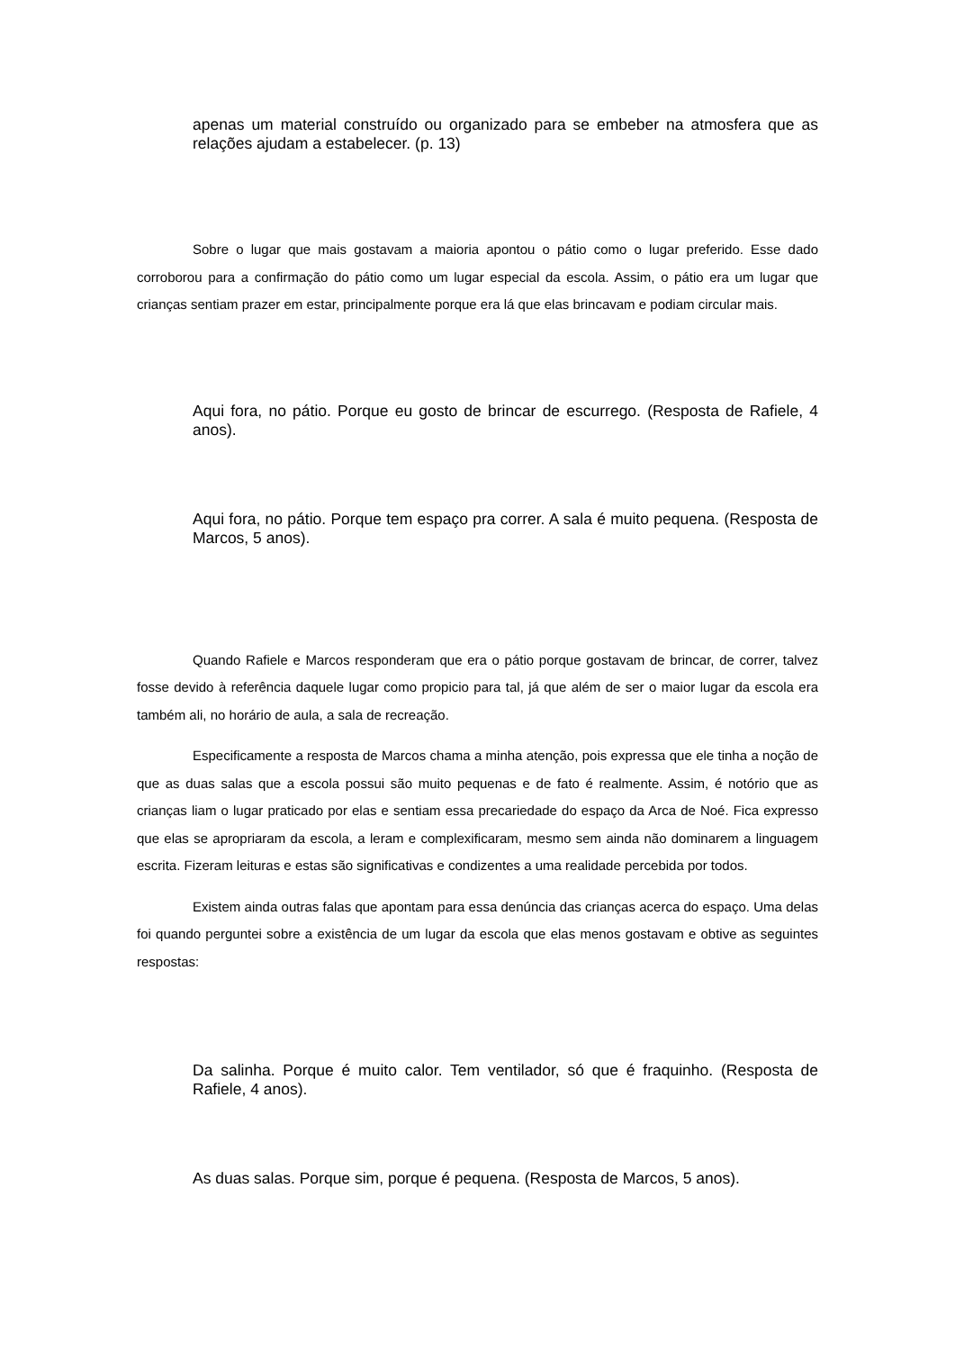apenas um material construído ou organizado para se embeber na atmosfera que as relações ajudam a estabelecer. (p. 13)
Sobre o lugar que mais gostavam a maioria apontou o pátio como o lugar preferido. Esse dado corroborou para a confirmação do pátio como um lugar especial da escola. Assim, o pátio era um lugar que crianças sentiam prazer em estar, principalmente porque era lá que elas brincavam e podiam circular mais.
Aqui fora, no pátio. Porque eu gosto de brincar de escurrego. (Resposta de Rafiele, 4 anos).
Aqui fora, no pátio. Porque tem espaço pra correr. A sala é muito pequena. (Resposta de Marcos, 5 anos).
Quando Rafiele e Marcos responderam que era o pátio porque gostavam de brincar, de correr, talvez fosse devido à referência daquele lugar como propicio para tal, já que além de ser o maior lugar da escola era também ali, no horário de aula, a sala de recreação.
Especificamente a resposta de Marcos chama a minha atenção, pois expressa que ele tinha a noção de que as duas salas que a escola possui são muito pequenas e de fato é realmente. Assim, é notório que as crianças liam o lugar praticado por elas e sentiam essa precariedade do espaço da Arca de Noé. Fica expresso que elas se apropriaram da escola, a leram e complexificaram, mesmo sem ainda não dominarem a linguagem escrita. Fizeram leituras e estas são significativas e condizentes a uma realidade percebida por todos.
Existem ainda outras falas que apontam para essa denúncia das crianças acerca do espaço. Uma delas foi quando perguntei sobre a existência de um lugar da escola que elas menos gostavam e obtive as seguintes respostas:
Da salinha. Porque é muito calor. Tem ventilador, só que é fraquinho. (Resposta de Rafiele, 4 anos).
As duas salas. Porque sim, porque é pequena. (Resposta de Marcos, 5 anos).